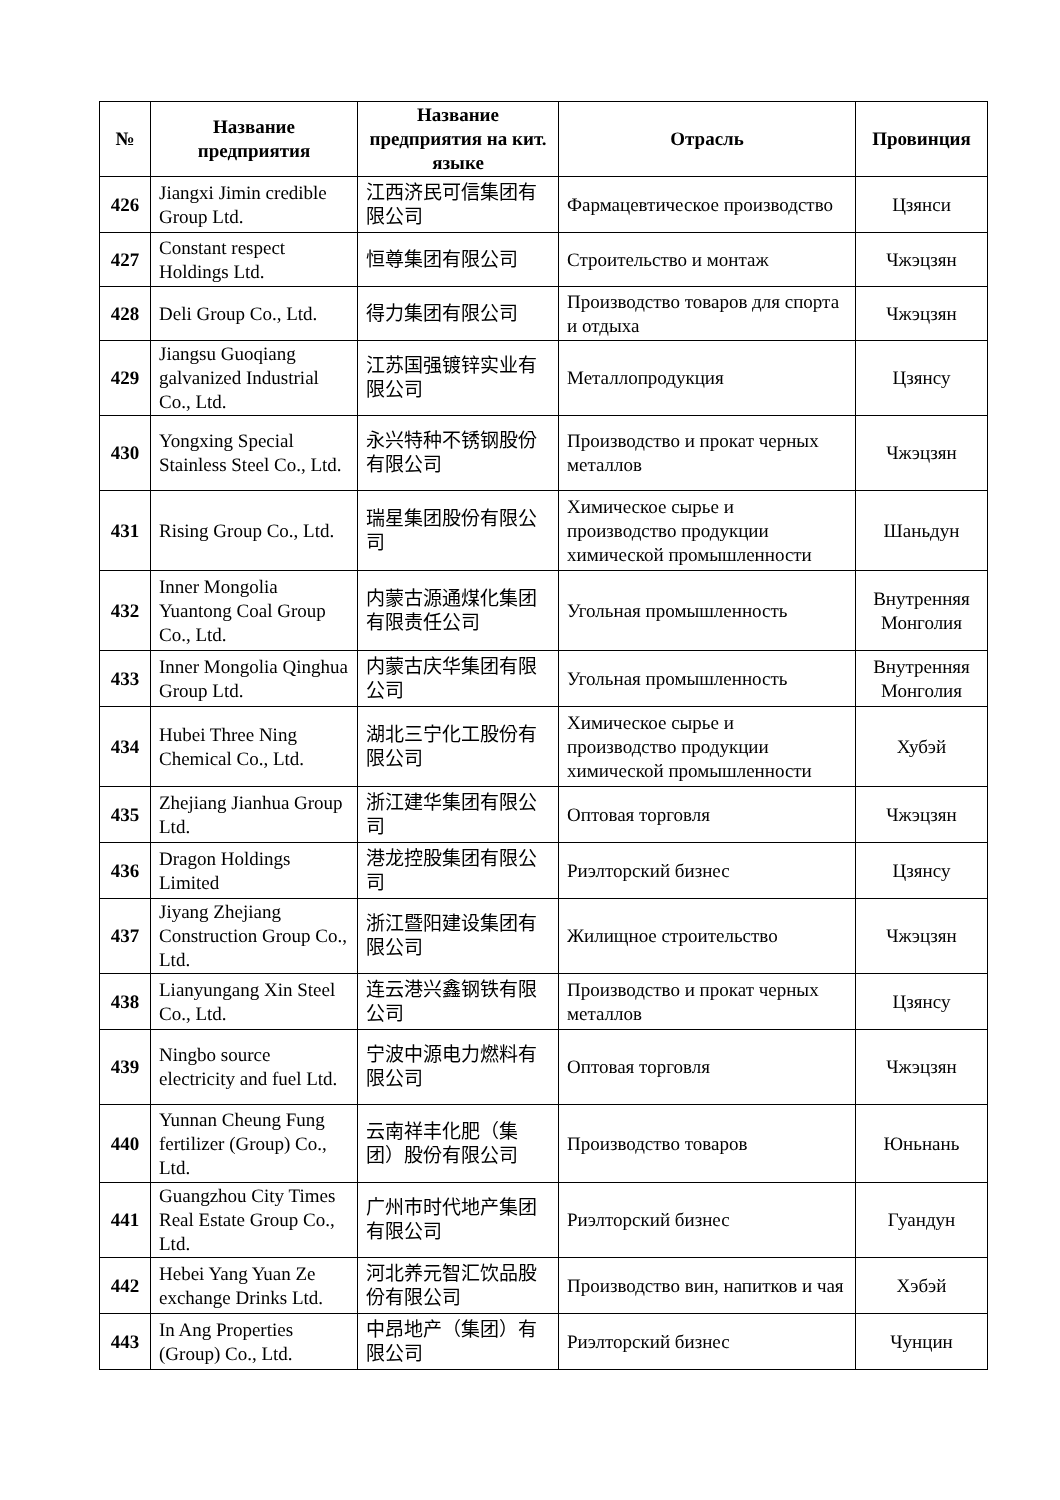| № | Название предприятия | Название предприятия на кит. языке | Отрасль | Провинция |
| --- | --- | --- | --- | --- |
| 426 | Jiangxi Jimin credible Group Ltd. | 江西济民可信集团有限公司 | Фармацевтическое производство | Цзянси |
| 427 | Constant respect Holdings Ltd. | 恒尊集团有限公司 | Строительство и монтаж | Чжэцзян |
| 428 | Deli Group Co., Ltd. | 得力集团有限公司 | Производство товаров для спорта и отдыха | Чжэцзян |
| 429 | Jiangsu Guoqiang galvanized Industrial Co., Ltd. | 江苏国强镀锌实业有限公司 | Металлопродукция | Цзянсу |
| 430 | Yongxing Special Stainless Steel Co., Ltd. | 永兴特种不锈钢股份有限公司 | Производство и прокат черных металлов | Чжэцзян |
| 431 | Rising Group Co., Ltd. | 瑞星集团股份有限公司 | Химическое сырье и производство продукции химической промышленности | Шаньдун |
| 432 | Inner Mongolia Yuantong Coal Group Co., Ltd. | 内蒙古源通煤化集团有限责任公司 | Угольная промышленность | Внутренняя Монголия |
| 433 | Inner Mongolia Qinghua Group Ltd. | 内蒙古庆华集团有限公司 | Угольная промышленность | Внутренняя Монголия |
| 434 | Hubei Three Ning Chemical Co., Ltd. | 湖北三宁化工股份有限公司 | Химическое сырье и производство продукции химической промышленности | Хубэй |
| 435 | Zhejiang Jianhua Group Ltd. | 浙江建华集团有限公司 | Оптовая торговля | Чжэцзян |
| 436 | Dragon Holdings Limited | 港龙控股集团有限公司 | Риэлторский бизнес | Цзянсу |
| 437 | Jiyang Zhejiang Construction Group Co., Ltd. | 浙江暨阳建设集团有限公司 | Жилищное строительство | Чжэцзян |
| 438 | Lianyungang Xin Steel Co., Ltd. | 连云港兴鑫钢铁有限公司 | Производство и прокат черных металлов | Цзянсу |
| 439 | Ningbo source electricity and fuel Ltd. | 宁波中源电力燃料有限公司 | Оптовая торговля | Чжэцзян |
| 440 | Yunnan Cheung Fung fertilizer (Group) Co., Ltd. | 云南祥丰化肥（集团）股份有限公司 | Производство товаров | Юньнань |
| 441 | Guangzhou City Times Real Estate Group Co., Ltd. | 广州市时代地产集团有限公司 | Риэлторский бизнес | Гуандун |
| 442 | Hebei Yang Yuan Ze exchange Drinks Ltd. | 河北养元智汇饮品股份有限公司 | Производство вин, напитков и чая | Хэбэй |
| 443 | In Ang Properties (Group) Co., Ltd. | 中昂地产（集团）有限公司 | Риэлторский бизнес | Чунцин |